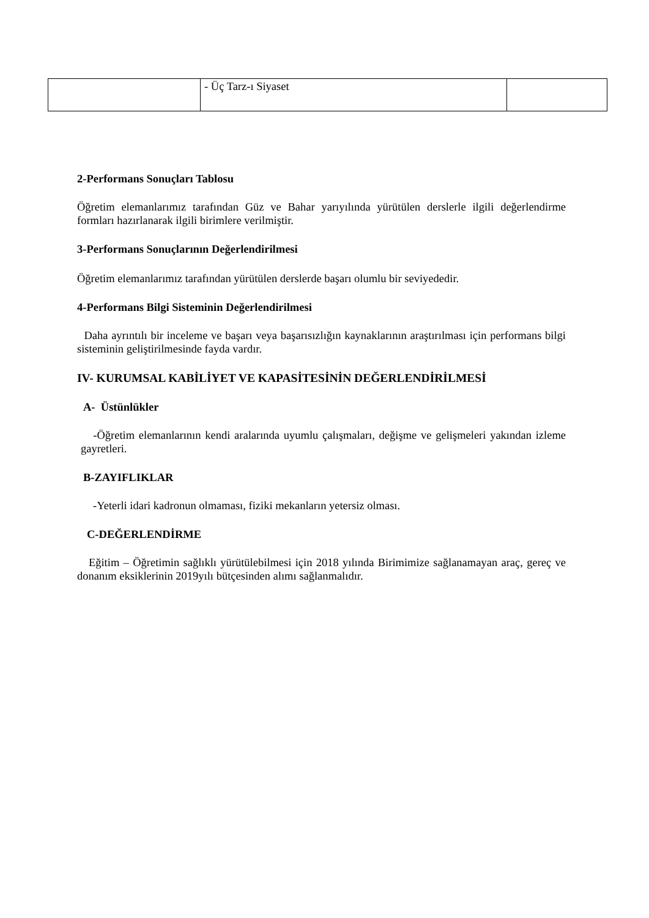| | - Üç Tarz-ı Siyaset | |
2-Performans Sonuçları Tablosu
Öğretim elemanlarımız tarafından Güz ve Bahar yarıyılında yürütülen derslerle ilgili değerlendirme formları hazırlanarak ilgili birimlere verilmiştir.
3-Performans Sonuçlarının Değerlendirilmesi
Öğretim elemanlarımız tarafından yürütülen derslerde başarı olumlu bir seviyededir.
4-Performans Bilgi Sisteminin Değerlendirilmesi
Daha ayrıntılı bir inceleme ve başarı veya başarısızlığın kaynaklarının araştırılması için performans bilgi sisteminin geliştirilmesinde fayda vardır.
IV- KURUMSAL KABİLİYET VE KAPASİTESİNİN DEĞERLENDİRİLMESİ
A- Üstünlükler
-Öğretim elemanlarının kendi aralarında uyumlu çalışmaları, değişme ve gelişmeleri yakından izleme gayretleri.
B-ZAYIFLIKLAR
-Yeterli idari kadronun olmaması, fiziki mekanların yetersiz olması.
C-DEĞERLENDİRME
Eğitim – Öğretimin sağlıklı yürütülebilmesi için 2018 yılında Birimimize sağlanamayan araç, gereç ve donanım eksiklerinin 2019yılı bütçesinden alımı sağlanmalıdır.